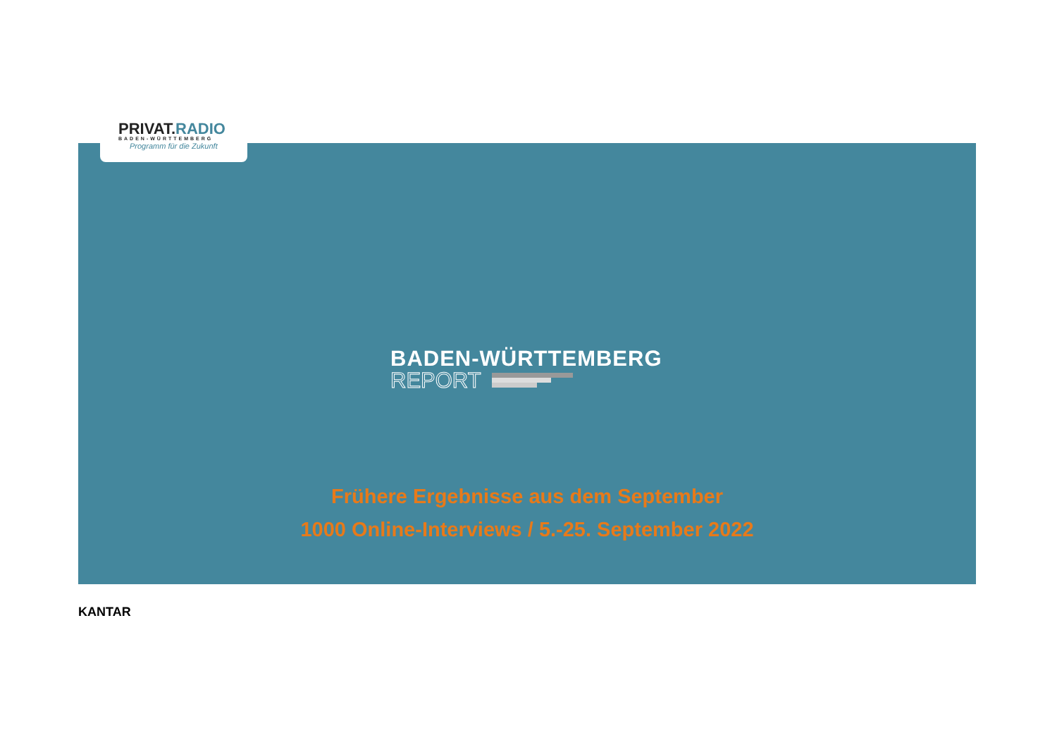PRIVAT.RADIO
BADEN-WÜRTTEMBERG
Programm für die Zukunft
BADEN-WÜRTTEMBERG
REPORT
Frühere Ergebnisse aus dem September
1000 Online-Interviews / 5.-25. September 2022
KANTAR